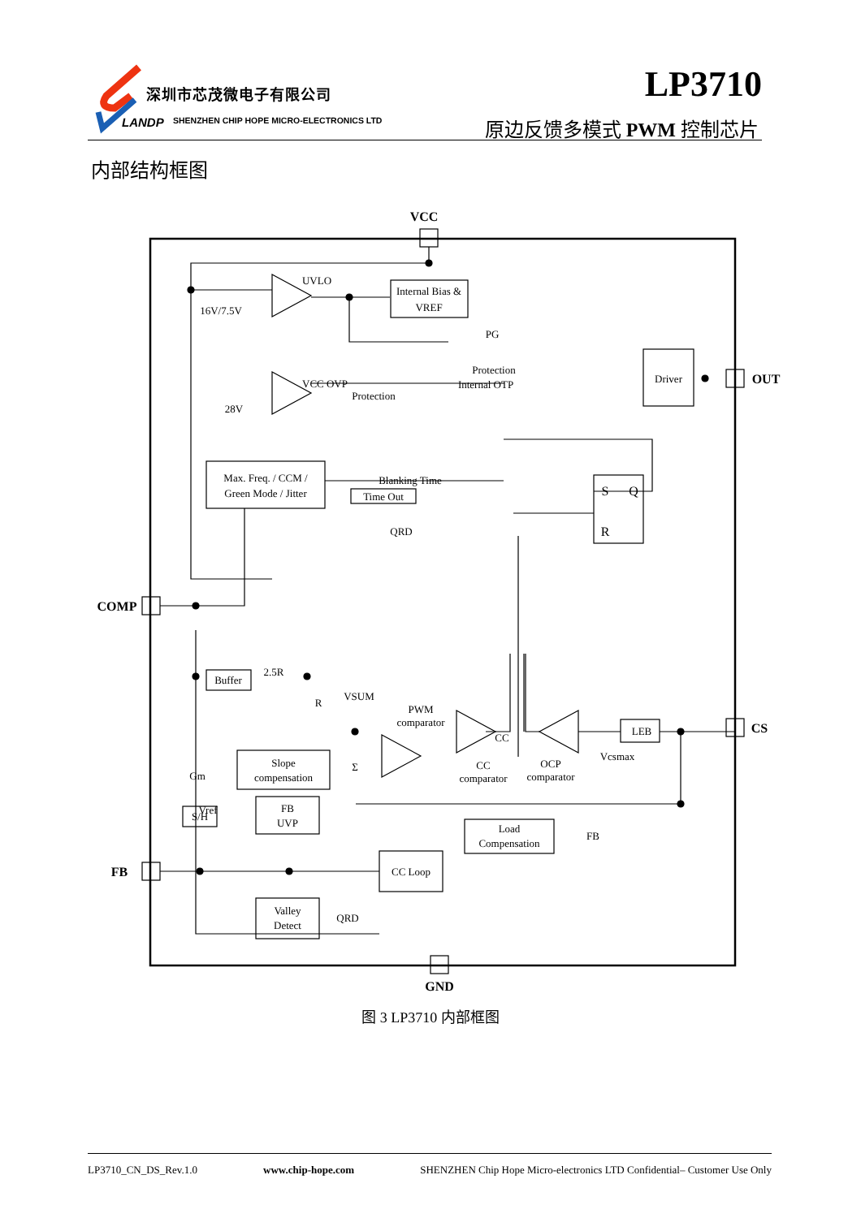深圳市芯茂微电子有限公司
LANDP
SHENZHEN CHIP HOPE MICRO-ELECTRONICS LTD
LP3710
原边反馈多模式 PWM 控制芯片
内部结构框图
VCC
UVLO
16V/7.5V
Internal Bias &
VREF
PG
VCC OVP
Protection
28V
Protection
Internal OTP
Driver
OUT
Max. Freq. / CCM /
Green Mode / Jitter
Blanking Time
Time Out
QRD
S
Q
R
COMP
Buffer
2.5R
R
VSUM
PWM
comparator
CC
CC
comparator
LEB
Vcsmax
OCP
comparator
CS
Gm
Vref
Slope
compensation
Σ
S/H
FB
UVP
Load
Compensation
FB
FB
CC Loop
Valley
Detect
QRD
GND
图 3 LP3710 内部框图
LP3710_CN_DS_Rev.1.0 www.chip-hope.com SHENZHEN Chip Hope Micro-electronics LTD Confidential– Customer Use Only